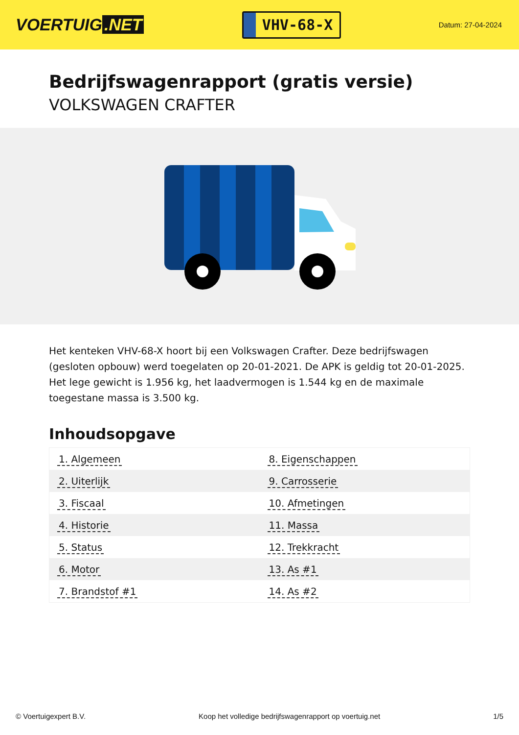VOERTUIG.NET
VHV-68-X
Datum: 27-04-2024
Bedrijfswagenrapport (gratis versie)
VOLKSWAGEN CRAFTER
Het kenteken VHV-68-X hoort bij een Volkswagen Crafter. Deze bedrijfswagen (gesloten opbouw) werd toegelaten op 20-01-2021. De APK is geldig tot 20-01-2025. Het lege gewicht is 1.956 kg, het laadvermogen is 1.544 kg en de maximale toegestane massa is 3.500 kg.
Inhoudsopgave
| 1. Algemeen | 8. Eigenschappen |
| 2. Uiterlijk | 9. Carrosserie |
| 3. Fiscaal | 10. Afmetingen |
| 4. Historie | 11. Massa |
| 5. Status | 12. Trekkracht |
| 6. Motor | 13. As #1 |
| 7. Brandstof #1 | 14. As #2 |
© Voertuigexpert B.V. Koop het volledige bedrijfswagenrapport op voertuig.net 1/5